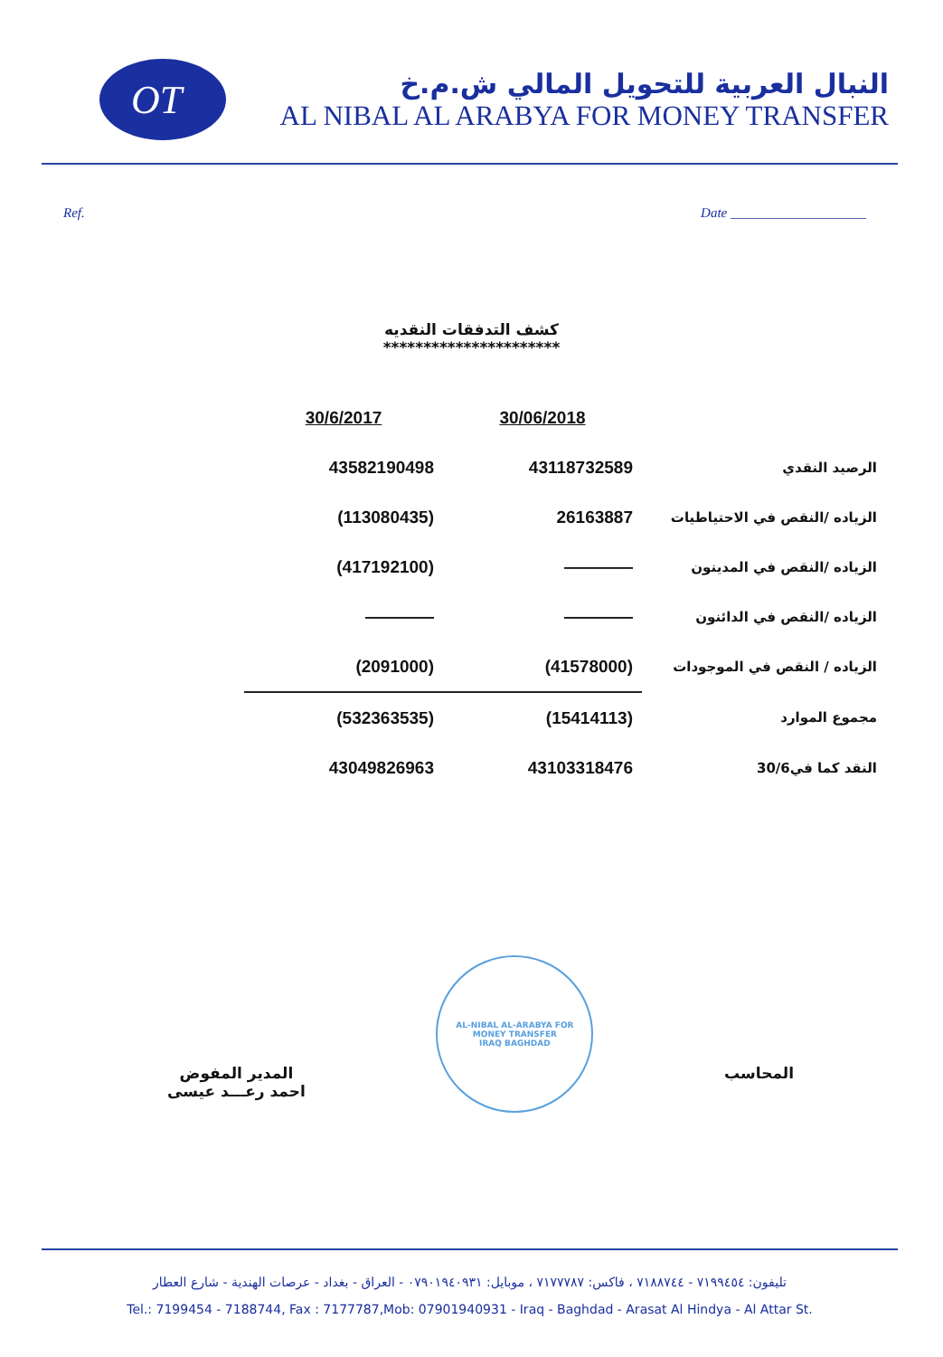OT
النبال العربية للتحويل المالي ش.م.خ
AL NIBAL AL ARABYA FOR MONEY TRANSFER
Ref. Date ____________________
كشف التدفقات النقديه
**********************
| 30/6/2017 | 30/06/2018 | |
| --- | --- | --- |
| 43582190498 | 43118732589 | الرصيد النقدي |
| (113080435) | 26163887 | الزياده /النقص في الاحتياطيات |
| (417192100) | ———— | الزياده /النقص في المدينون |
| ———— | ———— | الزياده /النقص في الدائنون |
| (2091000) | (41578000) | الزياده / النقص في الموجودات |
| (532363535) | (15414113) | مجموع الموارد |
| 43049826963 | 43103318476 | النقد كما في30/6 |
المدير المفوض
احمد رعـــد عيسى
AL-NIBAL AL-ARABYA FOR MONEY TRANSFER
IRAQ BAGHDAD
المحاسب
تليفون: ٧١٩٩٤٥٤ - ٧١٨٨٧٤٤ ، فاكس: ٧١٧٧٧٨٧ ، موبايل: ٠٧٩٠١٩٤٠٩٣١ - العراق - بغداد - عرصات الهندية - شارع العطار
Tel.: 7199454 - 7188744, Fax : 7177787,Mob: 07901940931 - Iraq - Baghdad - Arasat Al Hindya - Al Attar St.